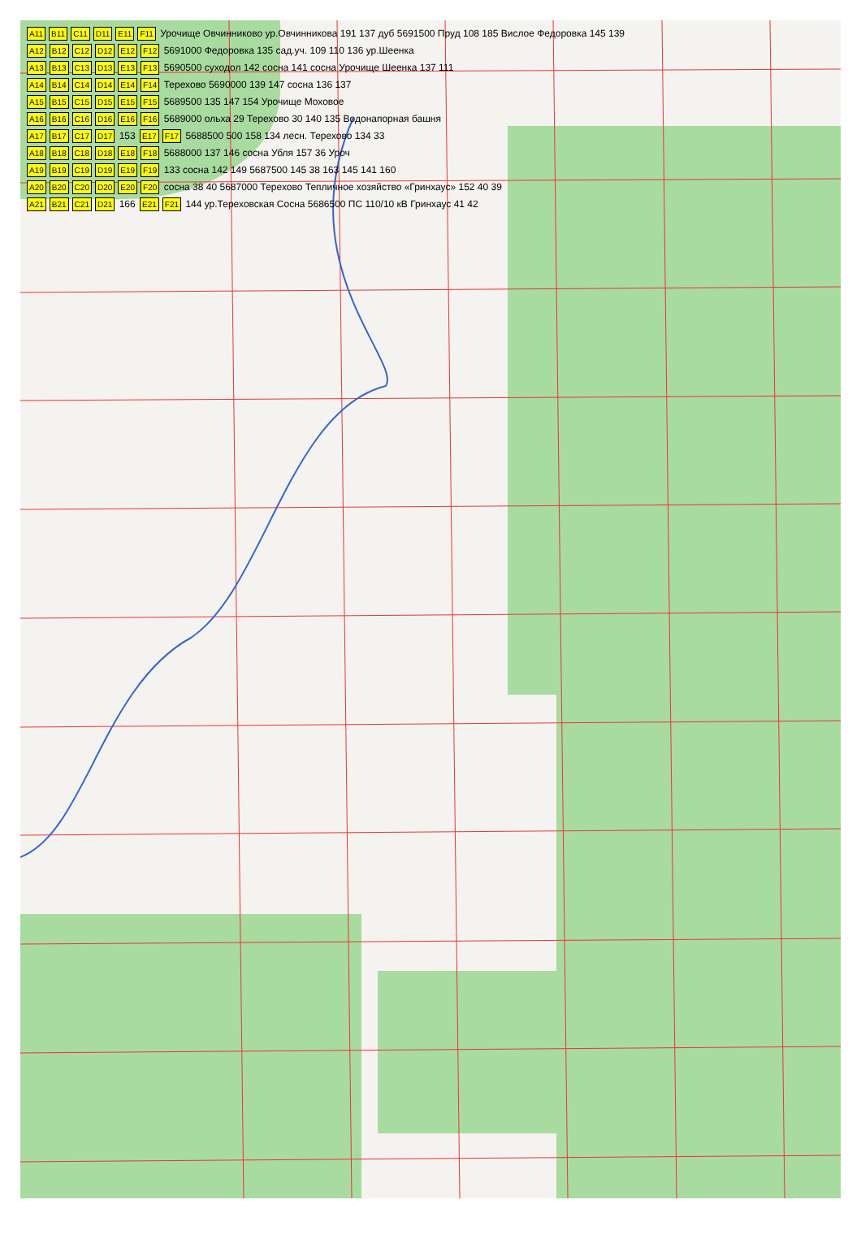A11 B11 C11 D11 E11 F11 Урочище Овчинниково ур.Овчинникова 191 137 дуб 5691500 Пруд 108 185 Вислое Федоровка 145 139
A12 B12 C12 D12 E12 F12 5691000 Федоровка 135 сад.уч. 109 110 136 ур.Шеенка
A13 B13 C13 D13 E13 F13 5690500 суходол 142 сосна 141 сосна Урочище Шеенка 137 111
A14 B14 C14 D14 E14 F14 Терехово 5690000 139 147 сосна 136 137
A15 B15 C15 D15 E15 F15 5689500 135 147 154 Урочище Моховое
A16 B16 C16 D16 E16 F16 5689000 ольха 29 Терехово 30 140 135 Водонапорная башня
A17 B17 C17 D17 153 E17 F17 5688500 500 158 134 лесн. Терехово 134 33
A18 B18 C18 D18 E18 F18 5688000 137 146 сосна Убля 157 36 Уроч
A19 B19 C19 D19 E19 F19 133 сосна 142 149 5687500 145 38 163 145 141 160
A20 B20 C20 D20 E20 F20 сосна 38 40 5687000 Терехово Тепличное хозяйство «Гринхаус» 152 40 39
A21 B21 C21 D21 166 E21 F21 144 ур.Тереховская Сосна 5686500 ПС 110/10 кВ Гринхаус 41 42